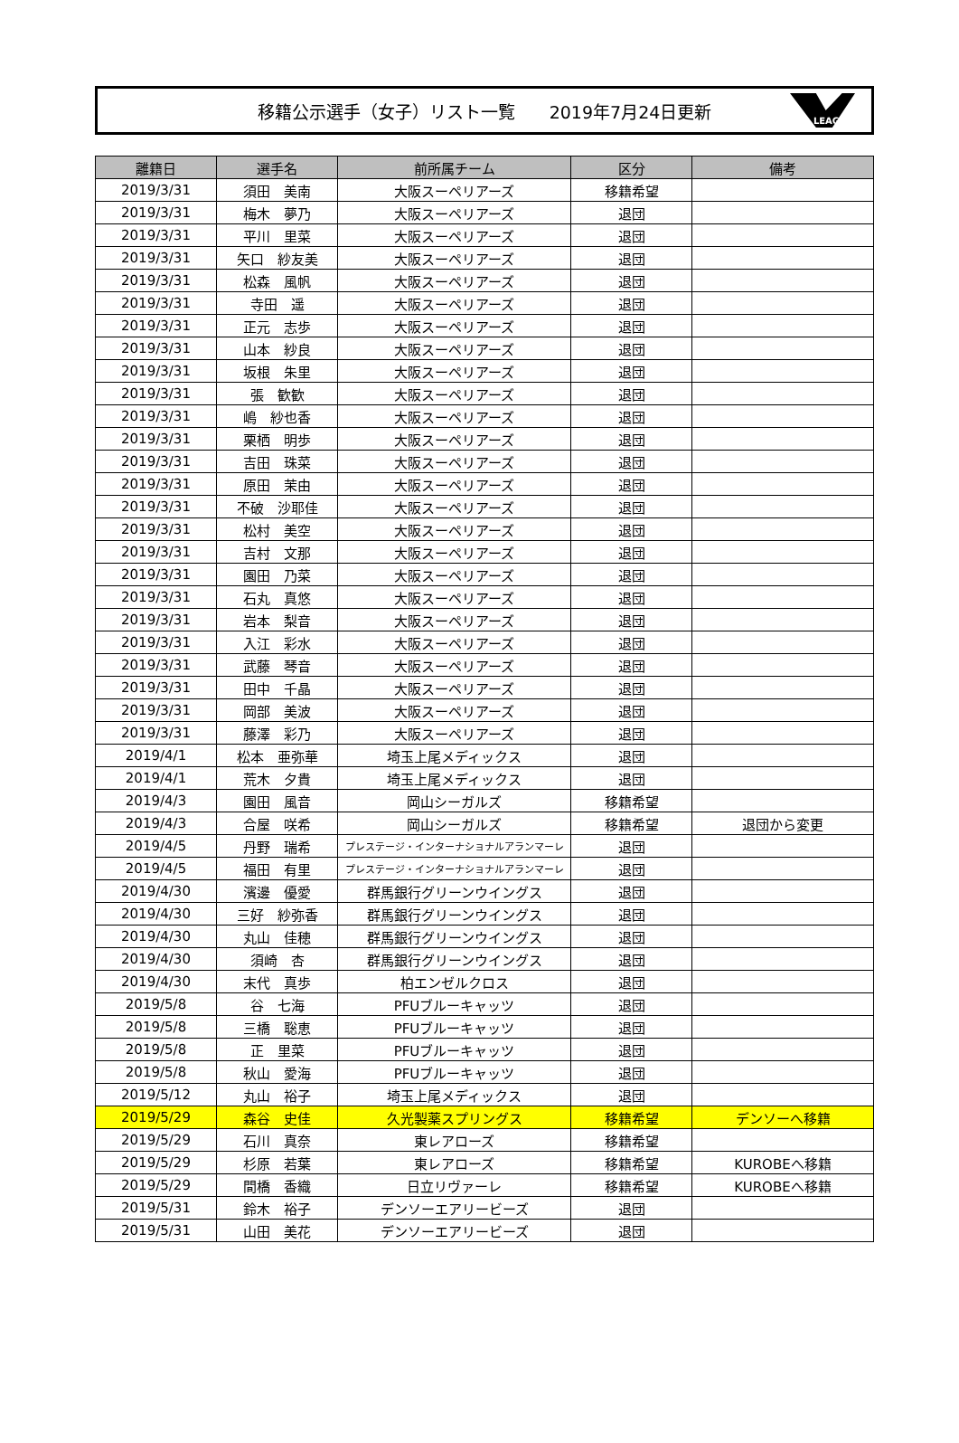移籍公示選手（女子）リスト一覧　　2019年7月24日更新
LEAGUE
| 離籍日 | 選手名 | 前所属チーム | 区分 | 備考 |
| --- | --- | --- | --- | --- |
| 2019/3/31 | 須田 美南 | 大阪スーペリアーズ | 移籍希望 | |
| 2019/3/31 | 梅木 夢乃 | 大阪スーペリアーズ | 退団 | |
| 2019/3/31 | 平川 里菜 | 大阪スーペリアーズ | 退団 | |
| 2019/3/31 | 矢口 紗友美 | 大阪スーペリアーズ | 退団 | |
| 2019/3/31 | 松森 風帆 | 大阪スーペリアーズ | 退団 | |
| 2019/3/31 | 寺田 遥 | 大阪スーペリアーズ | 退団 | |
| 2019/3/31 | 正元 志歩 | 大阪スーペリアーズ | 退団 | |
| 2019/3/31 | 山本 紗良 | 大阪スーペリアーズ | 退団 | |
| 2019/3/31 | 坂根 朱里 | 大阪スーペリアーズ | 退団 | |
| 2019/3/31 | 張 歓歓 | 大阪スーペリアーズ | 退団 | |
| 2019/3/31 | 嶋 紗也香 | 大阪スーペリアーズ | 退団 | |
| 2019/3/31 | 栗栖 明歩 | 大阪スーペリアーズ | 退団 | |
| 2019/3/31 | 吉田 珠菜 | 大阪スーペリアーズ | 退団 | |
| 2019/3/31 | 原田 茉由 | 大阪スーペリアーズ | 退団 | |
| 2019/3/31 | 不破 沙耶佳 | 大阪スーペリアーズ | 退団 | |
| 2019/3/31 | 松村 美空 | 大阪スーペリアーズ | 退団 | |
| 2019/3/31 | 吉村 文那 | 大阪スーペリアーズ | 退団 | |
| 2019/3/31 | 園田 乃菜 | 大阪スーペリアーズ | 退団 | |
| 2019/3/31 | 石丸 真悠 | 大阪スーペリアーズ | 退団 | |
| 2019/3/31 | 岩本 梨音 | 大阪スーペリアーズ | 退団 | |
| 2019/3/31 | 入江 彩水 | 大阪スーペリアーズ | 退団 | |
| 2019/3/31 | 武藤 琴音 | 大阪スーペリアーズ | 退団 | |
| 2019/3/31 | 田中 千晶 | 大阪スーペリアーズ | 退団 | |
| 2019/3/31 | 岡部 美波 | 大阪スーペリアーズ | 退団 | |
| 2019/3/31 | 藤澤 彩乃 | 大阪スーペリアーズ | 退団 | |
| 2019/4/1 | 松本 亜弥華 | 埼玉上尾メディックス | 退団 | |
| 2019/4/1 | 荒木 夕貴 | 埼玉上尾メディックス | 退団 | |
| 2019/4/3 | 園田 風音 | 岡山シーガルズ | 移籍希望 | |
| 2019/4/3 | 合屋 咲希 | 岡山シーガルズ | 移籍希望 | 退団から変更 |
| 2019/4/5 | 丹野 瑞希 | プレステージ・インターナショナルアランマーレ | 退団 | |
| 2019/4/5 | 福田 有里 | プレステージ・インターナショナルアランマーレ | 退団 | |
| 2019/4/30 | 濱邊 優愛 | 群馬銀行グリーンウイングス | 退団 | |
| 2019/4/30 | 三好 紗弥香 | 群馬銀行グリーンウイングス | 退団 | |
| 2019/4/30 | 丸山 佳穂 | 群馬銀行グリーンウイングス | 退団 | |
| 2019/4/30 | 須崎 杏 | 群馬銀行グリーンウイングス | 退団 | |
| 2019/4/30 | 末代 真歩 | 柏エンゼルクロス | 退団 | |
| 2019/5/8 | 谷 七海 | PFUブルーキャッツ | 退団 | |
| 2019/5/8 | 三橋 聡恵 | PFUブルーキャッツ | 退団 | |
| 2019/5/8 | 正 里菜 | PFUブルーキャッツ | 退団 | |
| 2019/5/8 | 秋山 愛海 | PFUブルーキャッツ | 退団 | |
| 2019/5/12 | 丸山 裕子 | 埼玉上尾メディックス | 退団 | |
| 2019/5/29 | 森谷 史佳 | 久光製薬スプリングス | 移籍希望 | デンソーへ移籍 |
| 2019/5/29 | 石川 真奈 | 東レアローズ | 移籍希望 | |
| 2019/5/29 | 杉原 若葉 | 東レアローズ | 移籍希望 | KUROBEへ移籍 |
| 2019/5/29 | 間橋 香織 | 日立リヴァーレ | 移籍希望 | KUROBEへ移籍 |
| 2019/5/31 | 鈴木 裕子 | デンソーエアリービーズ | 退団 | |
| 2019/5/31 | 山田 美花 | デンソーエアリービーズ | 退団 | |